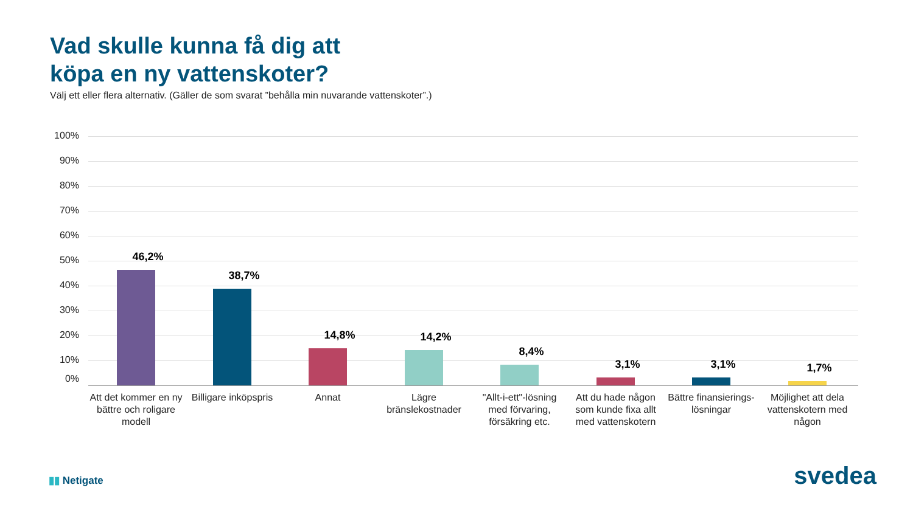Vad skulle kunna få dig att
köpa en ny vattenskoter?
Välj ett eller flera alternativ. (Gäller de som svarat ”behålla min nuvarande vattenskoter”.)
100%
90%
80%
70%
60%
50%
40%
30%
20%
10%
0%
46,2%
38,7%
14,8% 14,2%
8,4%
3,1% 3,1% 1,7%
Att det kommer en ny bättre och roligare modell
Billigare inköpspris
Annat
Lägre bränslekostnader
"Allt-i-ett"-lösning med förvaring, försäkring etc.
Att du hade någon som kunde fixa allt med vattenskotern
Bättre finansierings-lösningar
Möjlighet att dela vattenskotern med någon
▮▮ Netigate svedea